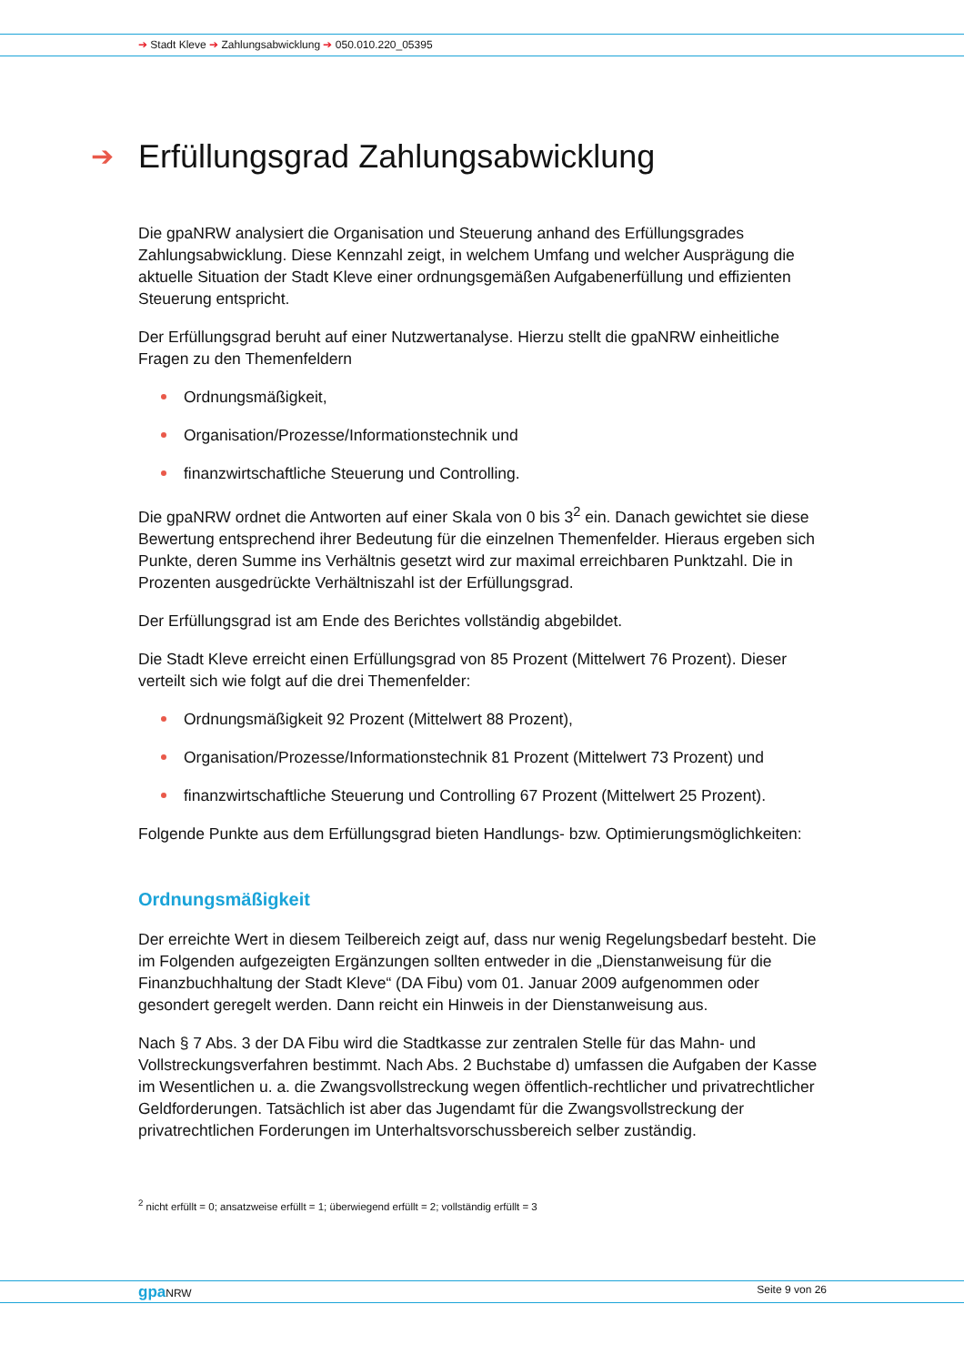➔ Stadt Kleve ➔ Zahlungsabwicklung ➔ 050.010.220_05395
➔ Erfüllungsgrad Zahlungsabwicklung
Die gpaNRW analysiert die Organisation und Steuerung anhand des Erfüllungsgrades Zahlungsabwicklung. Diese Kennzahl zeigt, in welchem Umfang und welcher Ausprägung die aktuelle Situation der Stadt Kleve einer ordnungsgemäßen Aufgabenerfüllung und effizienten Steuerung entspricht.
Der Erfüllungsgrad beruht auf einer Nutzwertanalyse. Hierzu stellt die gpaNRW einheitliche Fragen zu den Themenfeldern
Ordnungsmäßigkeit,
Organisation/Prozesse/Informationstechnik und
finanzwirtschaftliche Steuerung und Controlling.
Die gpaNRW ordnet die Antworten auf einer Skala von 0 bis 3<sup>2</sup> ein. Danach gewichtet sie diese Bewertung entsprechend ihrer Bedeutung für die einzelnen Themenfelder. Hieraus ergeben sich Punkte, deren Summe ins Verhältnis gesetzt wird zur maximal erreichbaren Punktzahl. Die in Prozenten ausgedrückte Verhältniszahl ist der Erfüllungsgrad.
Der Erfüllungsgrad ist am Ende des Berichtes vollständig abgebildet.
Die Stadt Kleve erreicht einen Erfüllungsgrad von 85 Prozent (Mittelwert 76 Prozent). Dieser verteilt sich wie folgt auf die drei Themenfelder:
Ordnungsmäßigkeit 92 Prozent (Mittelwert 88 Prozent),
Organisation/Prozesse/Informationstechnik 81 Prozent (Mittelwert 73 Prozent) und
finanzwirtschaftliche Steuerung und Controlling 67 Prozent (Mittelwert 25 Prozent).
Folgende Punkte aus dem Erfüllungsgrad bieten Handlungs- bzw. Optimierungsmöglichkeiten:
Ordnungsmäßigkeit
Der erreichte Wert in diesem Teilbereich zeigt auf, dass nur wenig Regelungsbedarf besteht. Die im Folgenden aufgezeigten Ergänzungen sollten entweder in die „Dienstanweisung für die Finanzbuchhaltung der Stadt Kleve“ (DA Fibu) vom 01. Januar 2009 aufgenommen oder gesondert geregelt werden. Dann reicht ein Hinweis in der Dienstanweisung aus.
Nach § 7 Abs. 3 der DA Fibu wird die Stadtkasse zur zentralen Stelle für das Mahn- und Vollstreckungsverfahren bestimmt. Nach Abs. 2 Buchstabe d) umfassen die Aufgaben der Kasse im Wesentlichen u. a. die Zwangsvollstreckung wegen öffentlich-rechtlicher und privatrechtlicher Geldforderungen. Tatsächlich ist aber das Jugendamt für die Zwangsvollstreckung der privatrechtlichen Forderungen im Unterhaltsvorschussbereich selber zuständig.
<sup>2</sup> nicht erfüllt = 0; ansatzweise erfüllt = 1; überwiegend erfüllt = 2; vollständig erfüllt = 3
gpa NRW Seite 9 von 26